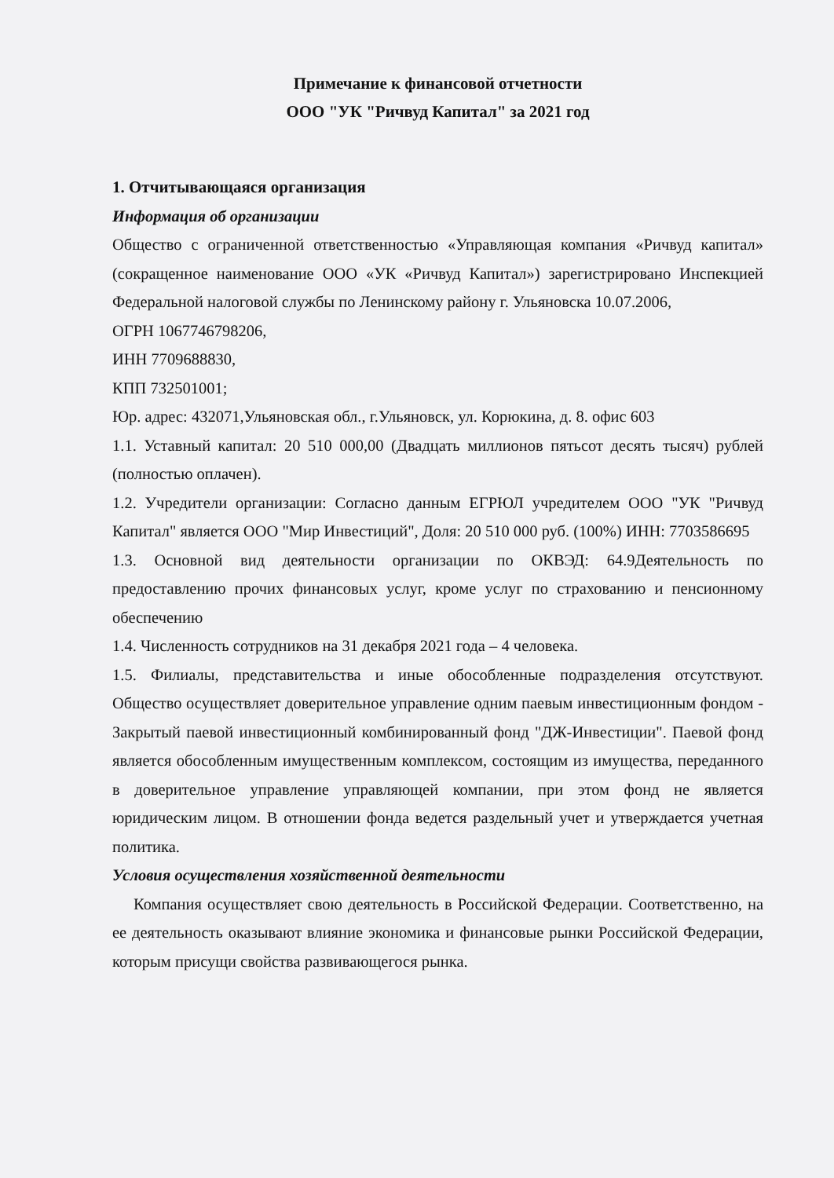Примечание к финансовой отчетности
ООО "УК "Ричвуд Капитал" за 2021 год
1. Отчитывающаяся организация
Информация об организации
Общество с ограниченной ответственностью «Управляющая компания «Ричвуд капитал» (сокращенное наименование ООО «УК «Ричвуд Капитал») зарегистрировано Инспекцией Федеральной налоговой службы по Ленинскому району г. Ульяновска 10.07.2006,
ОГРН 1067746798206,
ИНН 7709688830,
КПП 732501001;
Юр. адрес: 432071,Ульяновская обл., г.Ульяновск, ул. Корюкина, д. 8. офис 603
1.1. Уставный капитал: 20 510 000,00 (Двадцать миллионов пятьсот десять тысяч) рублей (полностью оплачен).
1.2. Учредители организации: Согласно данным ЕГРЮЛ учредителем ООО "УК "Ричвуд Капитал" является ООО "Мир Инвестиций", Доля: 20 510 000 руб. (100%) ИНН: 7703586695
1.3. Основной вид деятельности организации по ОКВЭД: 64.9Деятельность по предоставлению прочих финансовых услуг, кроме услуг по страхованию и пенсионному обеспечению
1.4. Численность сотрудников на 31 декабря 2021 года – 4 человека.
1.5. Филиалы, представительства и иные обособленные подразделения отсутствуют. Общество осуществляет доверительное управление одним паевым инвестиционным фондом - Закрытый паевой инвестиционный комбинированный фонд "ДЖ-Инвестиции". Паевой фонд является обособленным имущественным комплексом, состоящим из имущества, переданного в доверительное управление управляющей компании, при этом фонд не является юридическим лицом. В отношении фонда ведется раздельный учет и утверждается учетная политика.
Условия осуществления хозяйственной деятельности
Компания осуществляет свою деятельность в Российской Федерации. Соответственно, на ее деятельность оказывают влияние экономика и финансовые рынки Российской Федерации, которым присущи свойства развивающегося рынка.